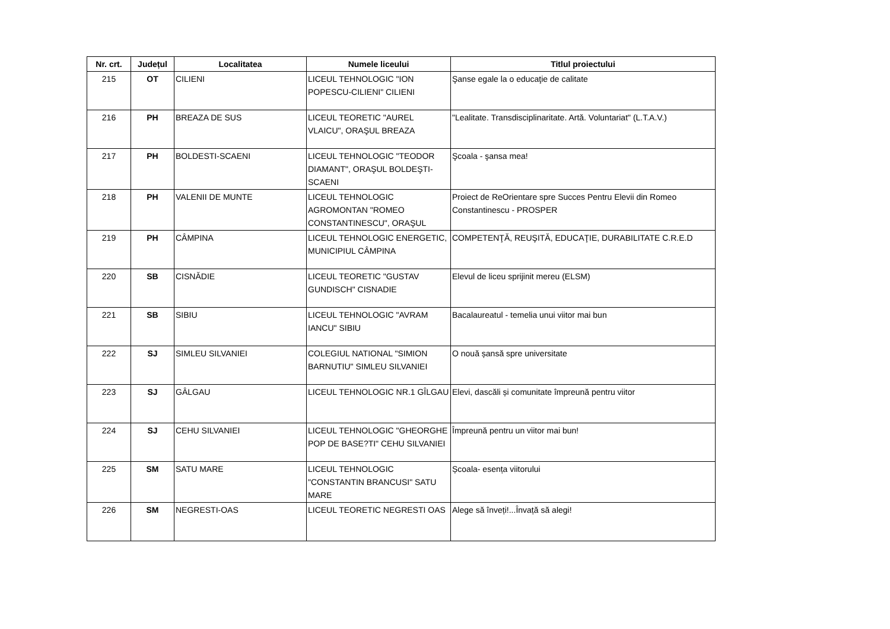| Nr. crt. | Județul | Localitatea | Numele liceului | Titlul proiectului |
| --- | --- | --- | --- | --- |
| 215 | OT | CILIENI | LICEUL TEHNOLOGIC "ION POPESCU-CILIENI" CILIENI | Şanse egale la o educaţie de calitate |
| 216 | PH | BREAZA DE SUS | LICEUL TEORETIC "AUREL VLAICU", ORAŞUL BREAZA | "Lealitate. Transdisciplinaritate. Artă. Voluntariat" (L.T.A.V.) |
| 217 | PH | BOLDESTI-SCAENI | LICEUL TEHNOLOGIC "TEODOR DIAMANT", ORAŞUL BOLDEŞTI-SCAENI | Şcoala - şansa mea! |
| 218 | PH | VALENII DE MUNTE | LICEUL TEHNOLOGIC AGROMONTAN "ROMEO CONSTANTINESCU", ORAŞUL | Proiect de ReOrientare spre Succes Pentru Elevii din Romeo Constantinescu - PROSPER |
| 219 | PH | CÂMPINA | LICEUL TEHNOLOGIC ENERGETIC, MUNICIPIUL CÂMPINA | COMPETENŢĂ, REUŞITĂ, EDUCAŢIE, DURABILITATE C.R.E.D |
| 220 | SB | CISNĂDIE | LICEUL TEORETIC "GUSTAV GUNDISCH" CISNADIE | Elevul de liceu sprijinit mereu (ELSM) |
| 221 | SB | SIBIU | LICEUL TEHNOLOGIC "AVRAM IANCU" SIBIU | Bacalaureatul - temelia unui viitor mai bun |
| 222 | SJ | SIMLEU SILVANIEI | COLEGIUL NATIONAL "SIMION BARNUTIU" SIMLEU SILVANIEI | O nouă șansă spre universitate |
| 223 | SJ | GÂLGAU | LICEUL TEHNOLOGIC NR.1 GÎLGAU | Elevi, dascăli și comunitate împreună pentru viitor |
| 224 | SJ | CEHU SILVANIEI | LICEUL TEHNOLOGIC "GHEORGHE POP DE BASE?TI" CEHU SILVANIEI | Împreună pentru un viitor mai bun! |
| 225 | SM | SATU MARE | LICEUL TEHNOLOGIC "CONSTANTIN BRANCUSI" SATU MARE | Școala- esența viitorului |
| 226 | SM | NEGRESTI-OAS | LICEUL TEORETIC NEGRESTI OAS | Alege să înveți!...Învață să alegi! |